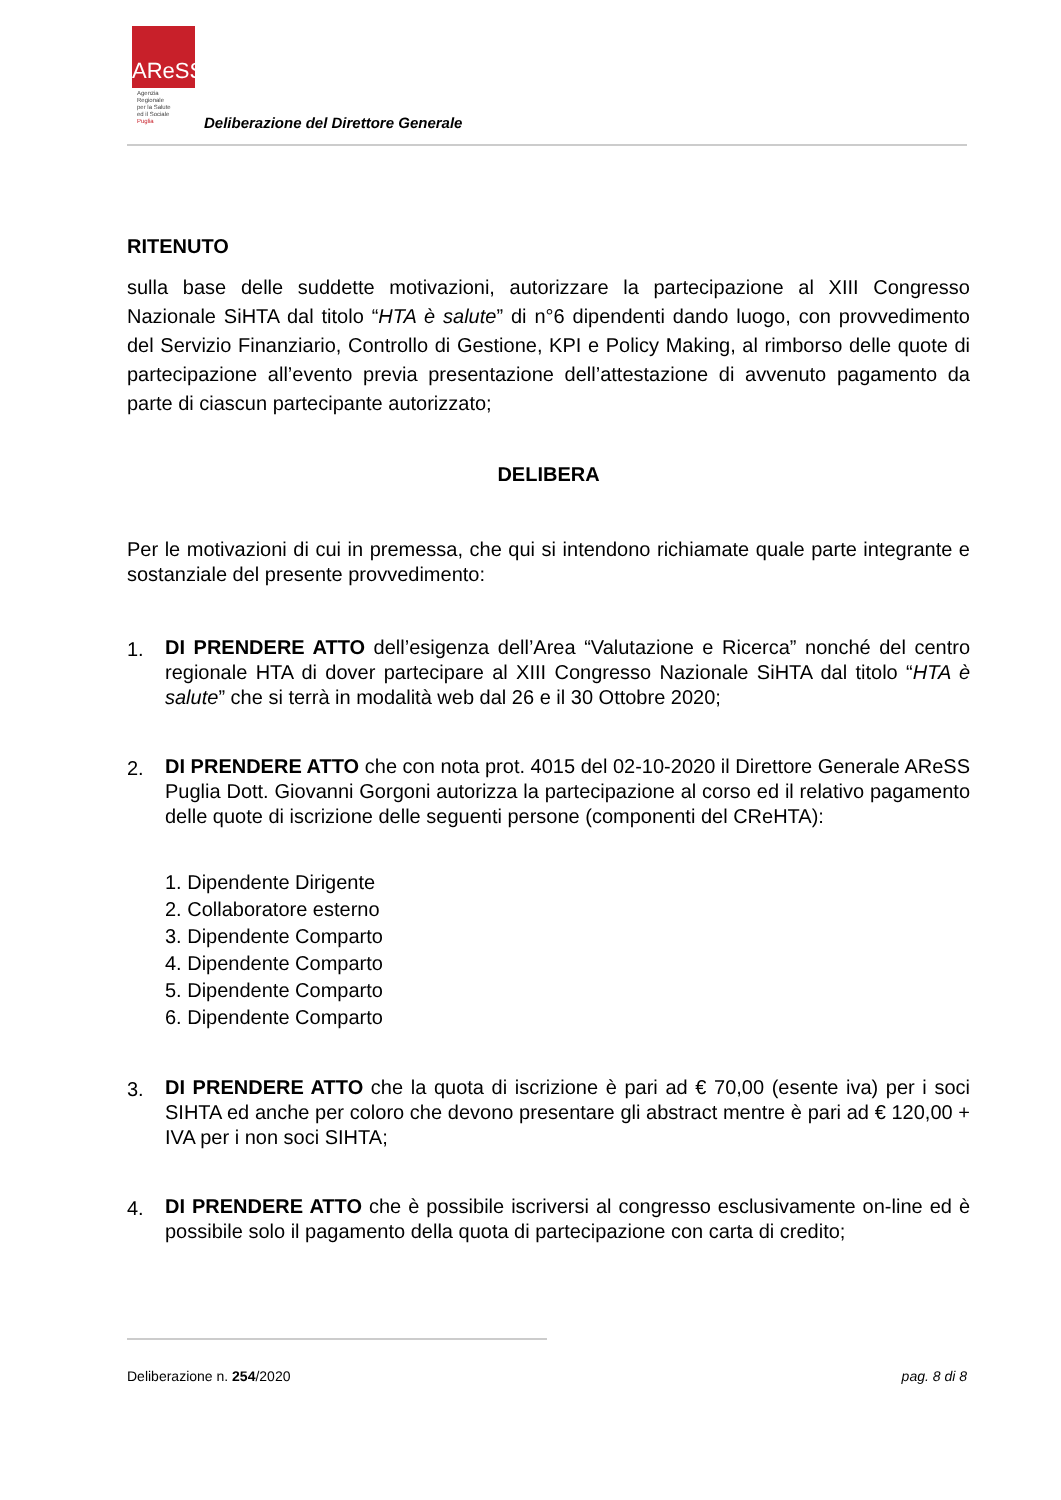AReSS
Agenzia
Regionale
per la Salute
ed il Sociale
Puglia
Deliberazione del Direttore Generale
RITENUTO
sulla base delle suddette motivazioni, autorizzare la partecipazione al XIII Congresso Nazionale SiHTA dal titolo “HTA è salute” di n°6 dipendenti dando luogo, con provvedimento del Servizio Finanziario, Controllo di Gestione, KPI e Policy Making, al rimborso delle quote di partecipazione all’evento previa presentazione dell’attestazione di avvenuto pagamento da parte di ciascun partecipante autorizzato;
DELIBERA
Per le motivazioni di cui in premessa, che qui si intendono richiamate quale parte integrante e sostanziale del presente provvedimento:
1.
DI PRENDERE ATTO dell’esigenza dell’Area “Valutazione e Ricerca” nonché del centro regionale HTA di dover partecipare al XIII Congresso Nazionale SiHTA dal titolo “HTA è salute” che si terrà in modalità web dal 26 e il 30 Ottobre 2020;
2.
DI PRENDERE ATTO che con nota prot. 4015 del 02-10-2020 il Direttore Generale AReSS Puglia Dott. Giovanni Gorgoni autorizza la partecipazione al corso ed il relativo pagamento delle quote di iscrizione delle seguenti persone (componenti del CReHTA):
1. Dipendente Dirigente
2. Collaboratore esterno
3. Dipendente Comparto
4. Dipendente Comparto
5. Dipendente Comparto
6. Dipendente Comparto
3.
DI PRENDERE ATTO che la quota di iscrizione è pari ad € 70,00 (esente iva) per i soci SIHTA ed anche per coloro che devono presentare gli abstract mentre è pari ad € 120,00 + IVA per i non soci SIHTA;
4.
DI PRENDERE ATTO che è possibile iscriversi al congresso esclusivamente on-line ed è possibile solo il pagamento della quota di partecipazione con carta di credito;
Deliberazione n. 254/2020 pag. 8 di 8